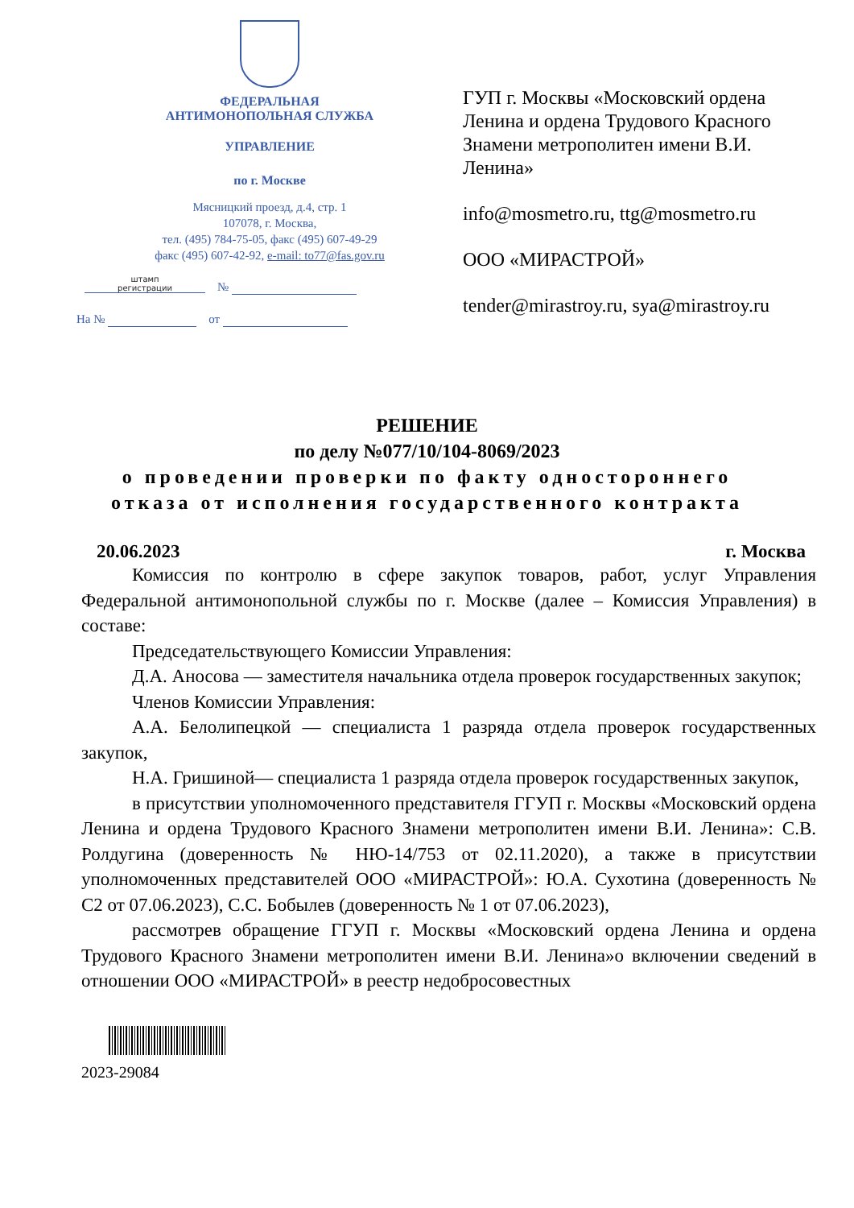ФЕДЕРАЛЬНАЯ
АНТИМОНОПОЛЬНАЯ СЛУЖБА
УПРАВЛЕНИЕ
по г. Москве
Мясницкий проезд, д.4, стр. 1
107078, г. Москва,
тел. (495) 784-75-05, факс (495) 607-49-29
факс (495) 607-42-92, e-mail: to77@fas.gov.ru
штамп
регистрации №
На № от
ГУП г. Москвы «Московский ордена Ленина и ордена Трудового Красного Знамени метрополитен имени В.И. Ленина»
info@mosmetro.ru, ttg@mosmetro.ru
ООО «МИРАСТРОЙ»
tender@mirastroy.ru, sya@mirastroy.ru
РЕШЕНИЕ
по делу №077/10/104-8069/2023
о проведении проверки по факту одностороннего
отказа от исполнения государственного контракта
20.06.2023 г. Москва
Комиссия по контролю в сфере закупок товаров, работ, услуг Управления Федеральной антимонопольной службы по г. Москве (далее – Комиссия Управления) в составе:
Председательствующего Комиссии Управления:
Д.А. Аносова — заместителя начальника отдела проверок государственных закупок;
Членов Комиссии Управления:
А.А. Белолипецкой — специалиста 1 разряда отдела проверок государственных закупок,
Н.А. Гришиной— специалиста 1 разряда отдела проверок государственных закупок,
в присутствии уполномоченного представителя ГГУП г. Москвы «Московский ордена Ленина и ордена Трудового Красного Знамени метрополитен имени В.И. Ленина»: С.В. Ролдугина (доверенность № НЮ-14/753 от 02.11.2020), а также в присутствии уполномоченных представителей ООО «МИРАСТРОЙ»: Ю.А. Сухотина (доверенность № С2 от 07.06.2023), С.С. Бобылев (доверенность № 1 от 07.06.2023),
рассмотрев обращение ГГУП г. Москвы «Московский ордена Ленина и ордена Трудового Красного Знамени метрополитен имени В.И. Ленина»о включении сведений в отношении ООО «МИРАСТРОЙ» в реестр недобросовестных
2023-29084